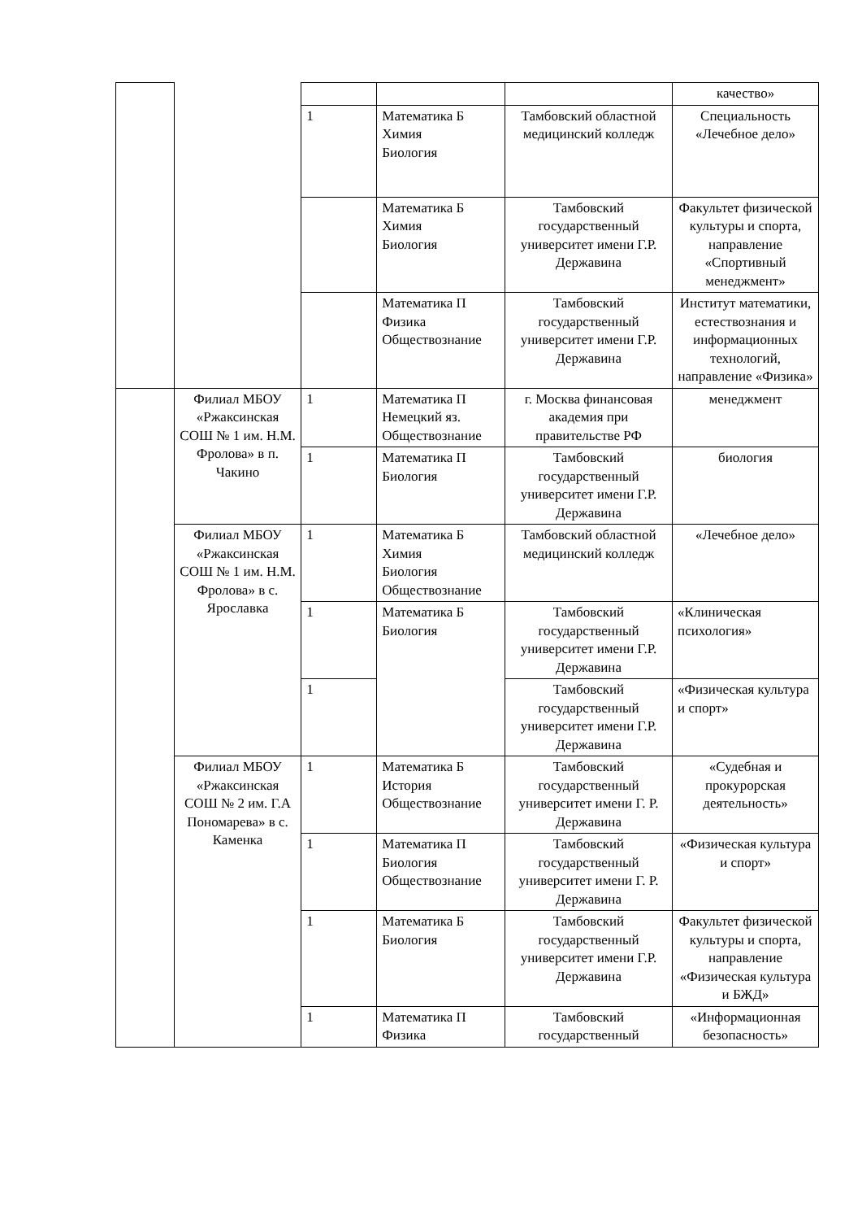| | | | | | качество» |
| | | 1 | Математика Б Химия Биология | Тамбовский областной медицинский колледж | Специальность «Лечебное дело» |
| | | | Математика Б Химия Биология | Тамбовский государственный университет имени Г.Р. Державина | Факультет физической культуры и спорта, направление «Спортивный менеджмент» |
| | | | Математика П Физика Обществознание | Тамбовский государственный университет имени Г.Р. Державина | Институт математики, естествознания и информационных технологий, направление «Физика» |
| | Филиал МБОУ «Ржаксинская СОШ № 1 им. Н.М. Фролова» в п. Чакино | 1 | Математика П Немецкий яз. Обществознание | г. Москва финансовая академия при правительстве РФ | менеджмент |
| | | 1 | Математика П Биология | Тамбовский государственный университет имени Г.Р. Державина | биология |
| | Филиал МБОУ «Ржаксинская СОШ № 1 им. Н.М. Фролова» в с. Ярославка | 1 | Математика Б Химия Биология Обществознание | Тамбовский областной медицинский колледж | «Лечебное дело» |
| | | 1 | Математика Б Биология | Тамбовский государственный университет имени Г.Р. Державина | «Клиническая психология» |
| | | 1 | | Тамбовский государственный университет имени Г.Р. Державина | «Физическая культура и спорт» |
| | Филиал МБОУ «Ржаксинская СОШ № 2 им. Г.А Пономарева» в с. Каменка | 1 | Математика Б История Обществознание | Тамбовский государственный университет имени Г. Р. Державина | «Судебная и прокурорская деятельность» |
| | | 1 | Математика П Биология Обществознание | Тамбовский государственный университет имени Г. Р. Державина | «Физическая культура и спорт» |
| | | 1 | Математика Б Биология | Тамбовский государственный университет имени Г.Р. Державина | Факультет физической культуры и спорта, направление «Физическая культура и БЖД» |
| | | 1 | Математика П Физика | Тамбовский государственный | «Информационная безопасность» |